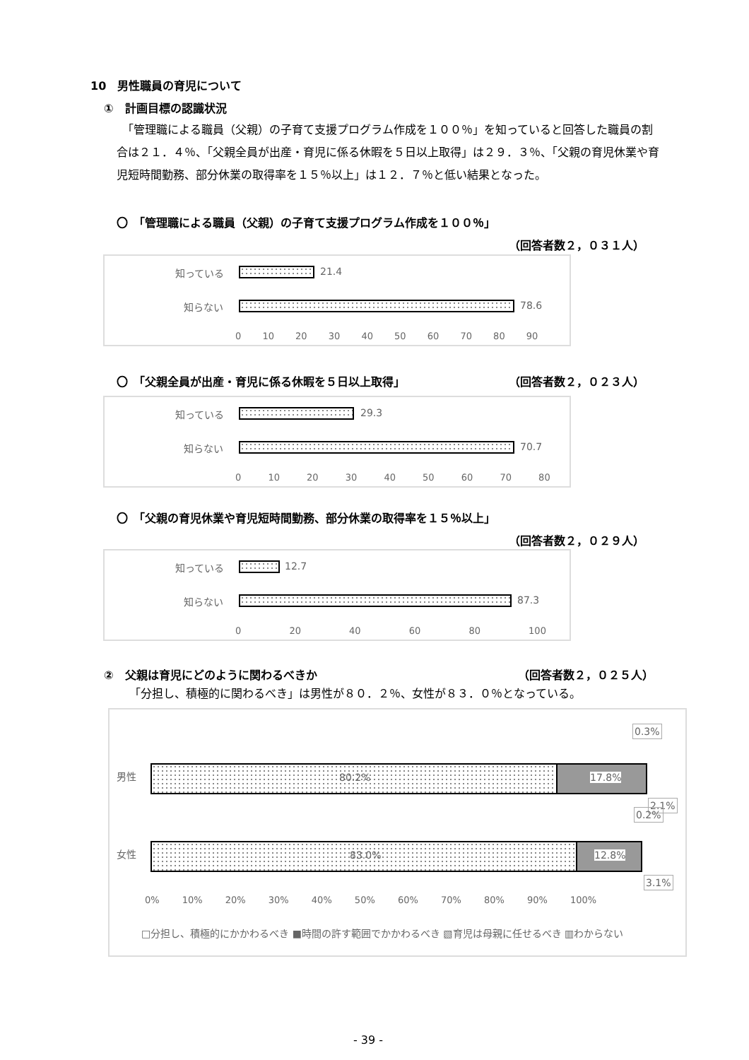10　男性職員の育児について
①　計画目標の認識状況
　「管理職による職員（父親）の子育て支援プログラム作成を１００％」を知っていると回答した職員の割合は２１．４％、「父親全員が出産・育児に係る休暇を５日以上取得」は２９．３％、「父親の育児休業や育児短時間勤務、部分休業の取得率を１５％以上」は１２．７％と低い結果となった。
〇　「管理職による職員（父親）の子育て支援プログラム作成を１００％」
（回答者数２，０３１人）
知っている 21.4
知らない 78.6
0 10 20 30 40 50 60 70 80 90
〇　「父親全員が出産・育児に係る休暇を５日以上取得」
（回答者数２，０２３人）
知っている 29.3
知らない 70.7
0 10 20 30 40 50 60 70 80
〇　「父親の育児休業や育児短時間勤務、部分休業の取得率を１５％以上」
（回答者数２，０２９人）
知っている 12.7
知らない 87.3
0 20 40 60 80 100
②　父親は育児にどのように関わるべきか
（回答者数２，０２５人）
「分担し、積極的に関わるべき」は男性が８０．２％、女性が８３．０％となっている。
男性 80.2% 17.8%
0.3%
2.1%
女性 83.0% 12.8%
0.2%
3.1%
0% 10% 20% 30% 40% 50% 60% 70% 80% 90% 100%
□分担し、積極的にかかわるべき ■時間の許す範囲でかかわるべき ▧育児は母親に任せるべき ▥わからない
- 39 -